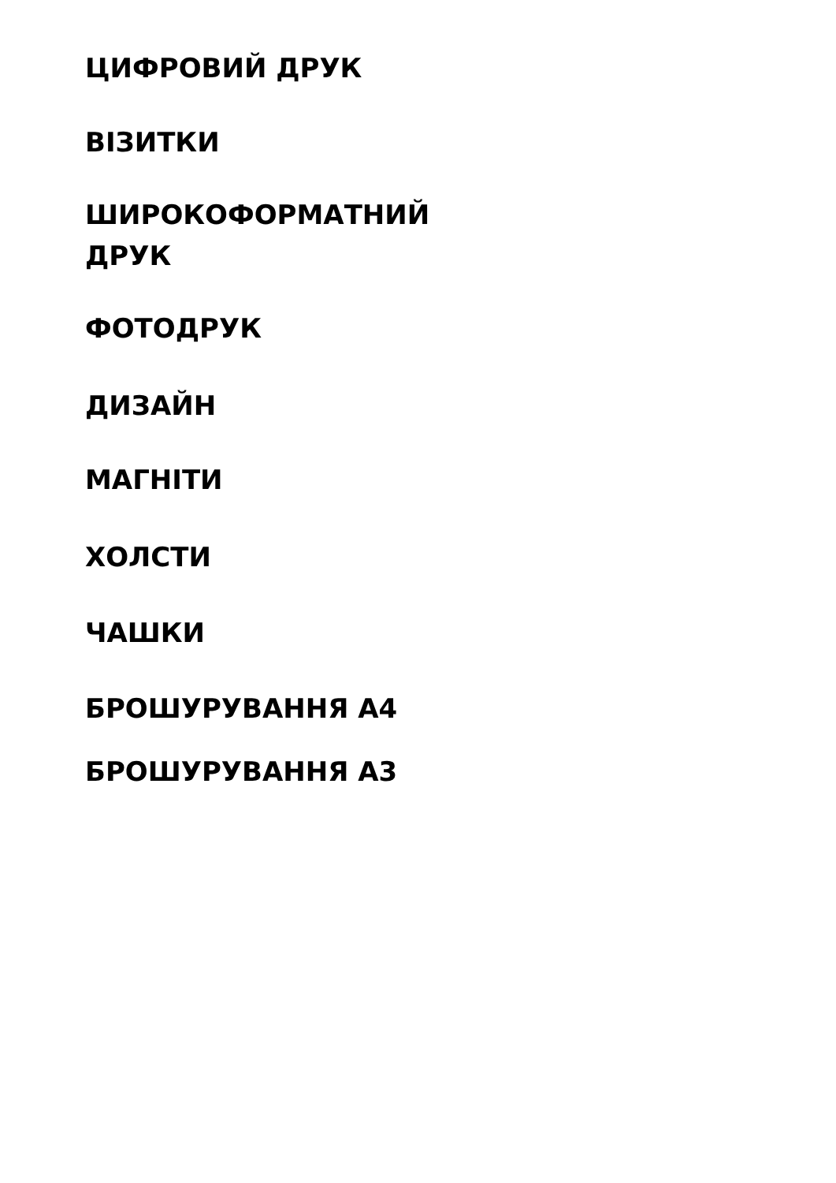ЦИФРОВИЙ ДРУК
ВІЗИТКИ
ШИРОКОФОРМАТНИЙ ДРУК
ФОТОДРУК
ДИЗАЙН
МАГНІТИ
ХОЛСТИ
ЧАШКИ
БРОШУРУВАННЯ А4
БРОШУРУВАННЯ А3